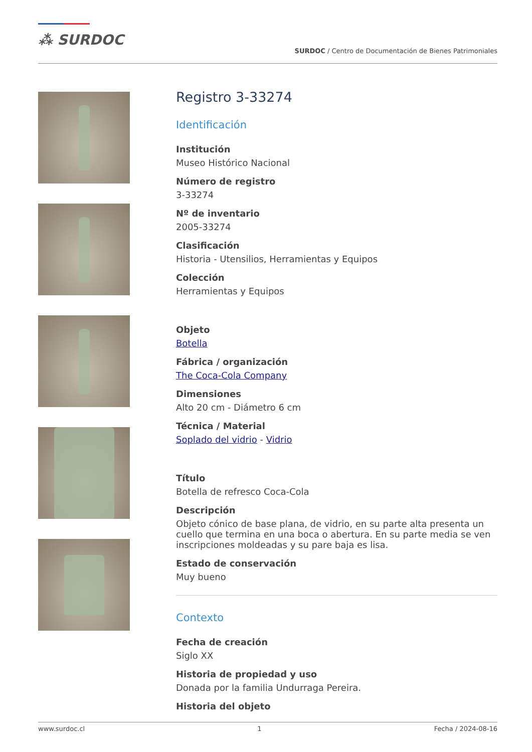⁂ SURDOC
SURDOC / Centro de Documentación de Bienes Patrimoniales
Registro 3-33274
Identificación
Institución
Museo Histórico Nacional
Número de registro
3-33274
Nº de inventario
2005-33274
Clasificación
Historia - Utensilios, Herramientas y Equipos
Colección
Herramientas y Equipos
Objeto
Botella
Fábrica / organización
The Coca-Cola Company
Dimensiones
Alto 20 cm - Diámetro 6 cm
Técnica / Material
Soplado del vidrio - Vidrio
Título
Botella de refresco Coca-Cola
Descripción
Objeto cónico de base plana, de vidrio, en su parte alta presenta un cuello que termina en una boca o abertura. En su parte media se ven inscripciones moldeadas y su pare baja es lisa.
Estado de conservación
Muy bueno
Contexto
Fecha de creación
Siglo XX
Historia de propiedad y uso
Donada por la familia Undurraga Pereira.
Historia del objeto
www.surdoc.cl 1 Fecha / 2024-08-16